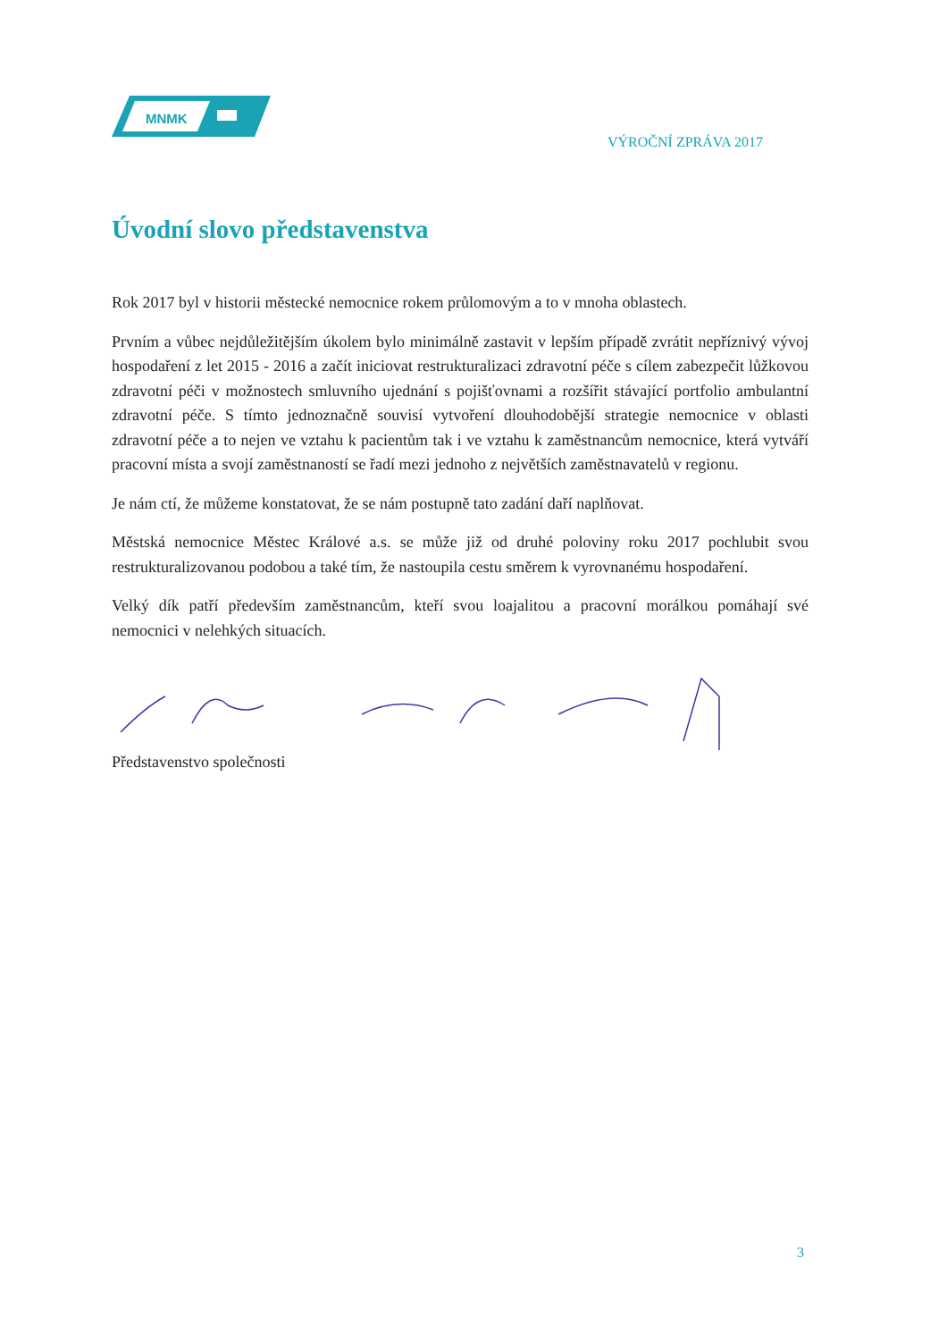MNMK
VÝROČNÍ ZPRÁVA 2017
Úvodní slovo představenstva
Rok 2017 byl v historii městecké nemocnice rokem průlomovým a to v mnoha oblastech.
Prvním a vůbec nejdůležitějším úkolem bylo minimálně zastavit v lepším případě zvrátit nepříznivý vývoj hospodaření z let 2015 - 2016 a začít iniciovat restrukturalizaci zdravotní péče s cílem zabezpečit lůžkovou zdravotní péči v možnostech smluvního ujednání s pojišťovnami a rozšířit stávající portfolio ambulantní zdravotní péče. S tímto jednoznačně souvisí vytvoření dlouhodobější strategie nemocnice v oblasti zdravotní péče a to nejen ve vztahu k pacientům tak i ve vztahu k zaměstnancům nemocnice, která vytváří pracovní místa a svojí zaměstnaností se řadí mezi jednoho z největších zaměstnavatelů v regionu.
Je nám ctí, že můžeme konstatovat, že se nám postupně tato zadání daří naplňovat.
Městská nemocnice Městec Králové a.s. se může již od druhé poloviny roku 2017 pochlubit svou restrukturalizovanou podobou a také tím, že nastoupila cestu směrem k vyrovnanému hospodaření.
Velký dík patří především zaměstnancům, kteří svou loajalitou a pracovní morálkou pomáhají své nemocnici v nelehkých situacích.
Představenstvo společnosti
3